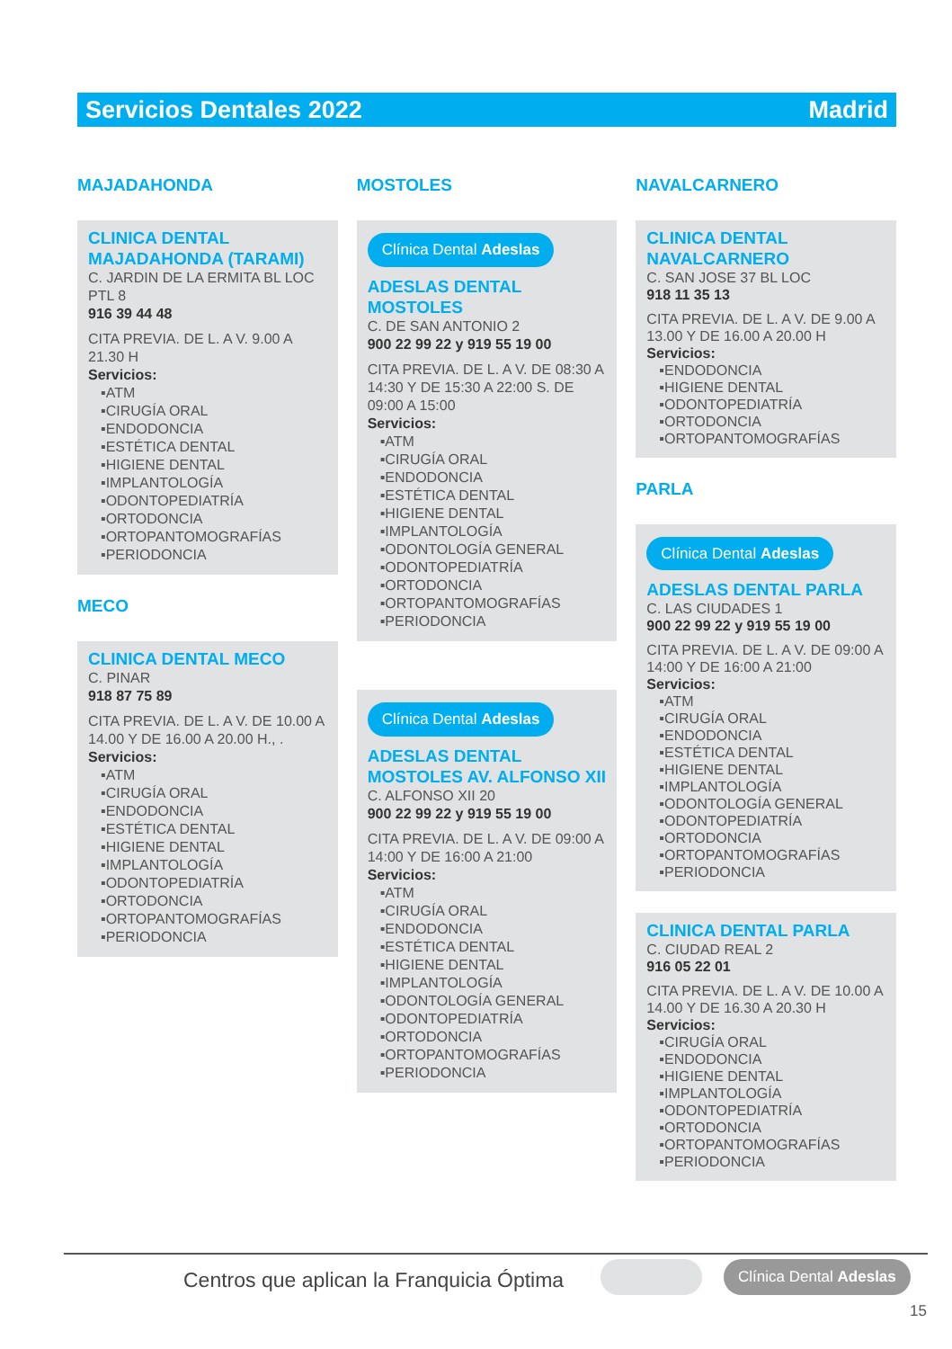Servicios Dentales 2022 Madrid
MAJADAHONDA
CLINICA DENTAL MAJADAHONDA (TARAMI)
C. JARDIN DE LA ERMITA BL LOC PTL 8
916 39 44 48
CITA PREVIA. DE L. A V. 9.00 A 21.30 H
Servicios:
▪ATM
▪CIRUGÍA ORAL
▪ENDODONCIA
▪ESTÉTICA DENTAL
▪HIGIENE DENTAL
▪IMPLANTOLOGÍA
▪ODONTOPEDIATRÍA
▪ORTODONCIA
▪ORTOPANTOMOGRAFÍAS
▪PERIODONCIA
MECO
CLINICA DENTAL MECO
C. PINAR
918 87 75 89
CITA PREVIA. DE L. A V. DE 10.00 A 14.00 Y DE 16.00 A 20.00 H., .
Servicios:
▪ATM
▪CIRUGÍA ORAL
▪ENDODONCIA
▪ESTÉTICA DENTAL
▪HIGIENE DENTAL
▪IMPLANTOLOGÍA
▪ODONTOPEDIATRÍA
▪ORTODONCIA
▪ORTOPANTOMOGRAFÍAS
▪PERIODONCIA
MOSTOLES
Clínica Dental Adeslas
ADESLAS DENTAL MOSTOLES
C. DE SAN ANTONIO 2
900 22 99 22 y 919 55 19 00
CITA PREVIA. DE L. A V. DE 08:30 A 14:30 Y DE 15:30 A 22:00 S. DE 09:00 A 15:00
Servicios:
▪ATM
▪CIRUGÍA ORAL
▪ENDODONCIA
▪ESTÉTICA DENTAL
▪HIGIENE DENTAL
▪IMPLANTOLOGÍA
▪ODONTOLOGÍA GENERAL
▪ODONTOPEDIATRÍA
▪ORTODONCIA
▪ORTOPANTOMOGRAFÍAS
▪PERIODONCIA
Clínica Dental Adeslas
ADESLAS DENTAL MOSTOLES AV. ALFONSO XII
C. ALFONSO XII 20
900 22 99 22 y 919 55 19 00
CITA PREVIA. DE L. A V. DE 09:00 A 14:00 Y DE 16:00 A 21:00
Servicios:
▪ATM
▪CIRUGÍA ORAL
▪ENDODONCIA
▪ESTÉTICA DENTAL
▪HIGIENE DENTAL
▪IMPLANTOLOGÍA
▪ODONTOLOGÍA GENERAL
▪ODONTOPEDIATRÍA
▪ORTODONCIA
▪ORTOPANTOMOGRAFÍAS
▪PERIODONCIA
NAVALCARNERO
CLINICA DENTAL NAVALCARNERO
C. SAN JOSE 37 BL LOC
918 11 35 13
CITA PREVIA. DE L. A V. DE 9.00 A 13.00 Y DE 16.00 A 20.00 H
Servicios:
▪ENDODONCIA
▪HIGIENE DENTAL
▪ODONTOPEDIATRÍA
▪ORTODONCIA
▪ORTOPANTOMOGRAFÍAS
PARLA
Clínica Dental Adeslas
ADESLAS DENTAL PARLA
C. LAS CIUDADES 1
900 22 99 22 y 919 55 19 00
CITA PREVIA. DE L. A V. DE 09:00 A 14:00 Y DE 16:00 A 21:00
Servicios:
▪ATM
▪CIRUGÍA ORAL
▪ENDODONCIA
▪ESTÉTICA DENTAL
▪HIGIENE DENTAL
▪IMPLANTOLOGÍA
▪ODONTOLOGÍA GENERAL
▪ODONTOPEDIATRÍA
▪ORTODONCIA
▪ORTOPANTOMOGRAFÍAS
▪PERIODONCIA
CLINICA DENTAL PARLA
C. CIUDAD REAL 2
916 05 22 01
CITA PREVIA. DE L. A V. DE 10.00 A 14.00 Y DE 16.30 A 20.30 H
Servicios:
▪CIRUGÍA ORAL
▪ENDODONCIA
▪HIGIENE DENTAL
▪IMPLANTOLOGÍA
▪ODONTOPEDIATRÍA
▪ORTODONCIA
▪ORTOPANTOMOGRAFÍAS
▪PERIODONCIA
Centros que aplican la Franquicia Óptima
Clínica Dental Adeslas
15